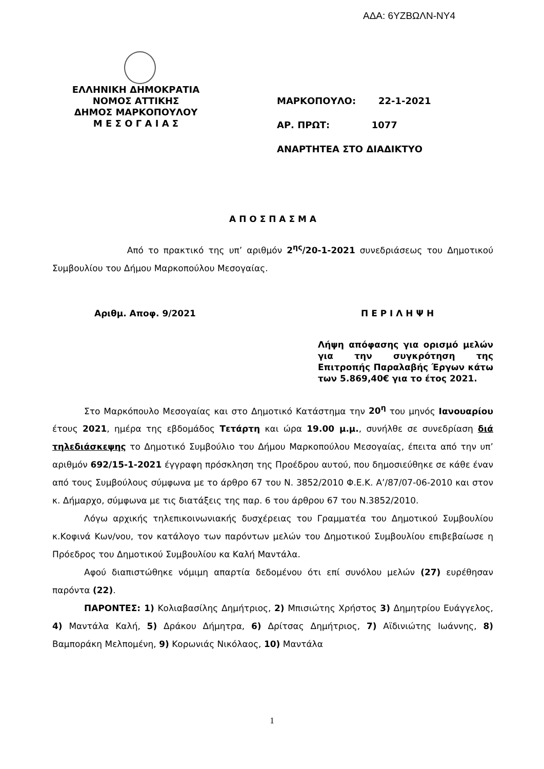ΑΔΑ: 6ΥΖΒΩΛΝ-ΝΥ4
ΕΛΛΗΝΙΚΗ ΔΗΜΟΚΡΑΤΙΑ
ΝΟΜΟΣ ΑΤΤΙΚΗΣ
ΔΗΜΟΣ ΜΑΡΚΟΠΟΥΛΟΥ
Μ Ε Σ Ο Γ Α Ι Α Σ
ΜΑΡΚΟΠΟΥΛΟ: 22-1-2021
ΑΡ. ΠΡΩΤ: 1077
ΑΝΑΡΤΗΤΕΑ ΣΤΟ ΔΙΑΔΙΚΤΥΟ
Α Π Ο Σ Π Α Σ Μ Α
Από το πρακτικό της υπ’ αριθμόν 2<sup>ης</sup>/20-1-2021 συνεδριάσεως του Δημοτικού Συμβουλίου του Δήμου Μαρκοπούλου Μεσογαίας.
Αριθμ. Αποφ. 9/2021 Π Ε Ρ Ι Λ Η Ψ Η
Λήψη απόφασης για ορισμό μελών για την συγκρότηση της Επιτροπής Παραλαβής Έργων κάτω των 5.869,40€ για το έτος 2021.
Στο Μαρκόπουλο Μεσογαίας και στο Δημοτικό Κατάστημα την 20<sup>η</sup> του μηνός Ιανουαρίου έτους 2021, ημέρα της εβδομάδος Τετάρτη και ώρα 19.00 μ.μ., συνήλθε σε συνεδρίαση διά τηλεδιάσκεψης το Δημοτικό Συμβούλιο του Δήμου Μαρκοπούλου Μεσογαίας, έπειτα από την υπ’ αριθμόν 692/15-1-2021 έγγραφη πρόσκληση της Προέδρου αυτού, που δημοσιεύθηκε σε κάθε έναν από τους Συμβούλους σύμφωνα με το άρθρο 67 του Ν. 3852/2010 Φ.Ε.Κ. Α’/87/07-06-2010 και στον κ. Δήμαρχο, σύμφωνα με τις διατάξεις της παρ. 6 του άρθρου 67 του Ν.3852/2010.
Λόγω αρχικής τηλεπικοινωνιακής δυσχέρειας του Γραμματέα του Δημοτικού Συμβουλίου κ.Κοφινά Κων/νου, τον κατάλογο των παρόντων μελών του Δημοτικού Συμβουλίου επιβεβαίωσε η Πρόεδρος του Δημοτικού Συμβουλίου κα Καλή Μαντάλα.
Αφού διαπιστώθηκε νόμιμη απαρτία δεδομένου ότι επί συνόλου μελών (27) ευρέθησαν παρόντα (22).
ΠΑΡΟΝΤΕΣ: 1) Κολιαβασίλης Δημήτριος, 2) Μπισιώτης Χρήστος 3) Δημητρίου Ευάγγελος, 4) Μαντάλα Καλή, 5) Δράκου Δήμητρα, 6) Δρίτσας Δημήτριος, 7) Αϊδινιώτης Ιωάννης, 8) Βαμποράκη Μελπομένη, 9) Κορωνιάς Νικόλαος, 10) Μαντάλα
1